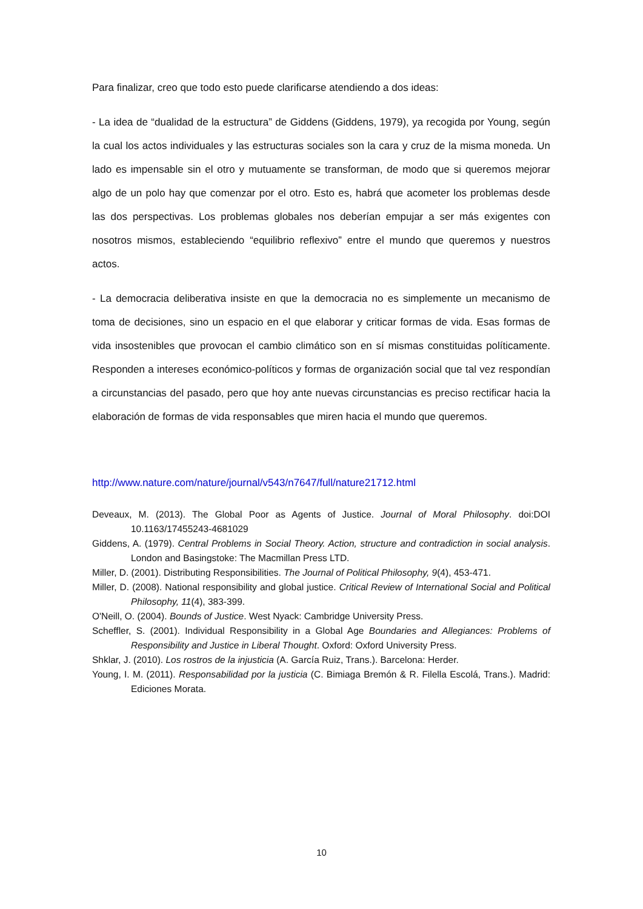Para finalizar, creo que todo esto puede clarificarse atendiendo a dos ideas:
- La idea de “dualidad de la estructura” de Giddens (Giddens, 1979), ya recogida por Young, según la cual los actos individuales y las estructuras sociales son la cara y cruz de la misma moneda. Un lado es impensable sin el otro y mutuamente se transforman, de modo que si queremos mejorar algo de un polo hay que comenzar por el otro. Esto es, habrá que acometer los problemas desde las dos perspectivas. Los problemas globales nos deberían empujar a ser más exigentes con nosotros mismos, estableciendo “equilibrio reflexivo” entre el mundo que queremos y nuestros actos.
- La democracia deliberativa insiste en que la democracia no es simplemente un mecanismo de toma de decisiones, sino un espacio en el que elaborar y criticar formas de vida. Esas formas de vida insostenibles que provocan el cambio climático son en sí mismas constituidas políticamente. Responden a intereses económico-políticos y formas de organización social que tal vez respondían a circunstancias del pasado, pero que hoy ante nuevas circunstancias es preciso rectificar hacia la elaboración de formas de vida responsables que miren hacia el mundo que queremos.
http://www.nature.com/nature/journal/v543/n7647/full/nature21712.html
Deveaux, M. (2013). The Global Poor as Agents of Justice. Journal of Moral Philosophy. doi:DOI 10.1163/17455243-4681029
Giddens, A. (1979). Central Problems in Social Theory. Action, structure and contradiction in social analysis. London and Basingstoke: The Macmillan Press LTD.
Miller, D. (2001). Distributing Responsibilities. The Journal of Political Philosophy, 9(4), 453-471.
Miller, D. (2008). National responsibility and global justice. Critical Review of International Social and Political Philosophy, 11(4), 383-399.
O'Neill, O. (2004). Bounds of Justice. West Nyack: Cambridge University Press.
Scheffler, S. (2001). Individual Responsibility in a Global Age Boundaries and Allegiances: Problems of Responsibility and Justice in Liberal Thought. Oxford: Oxford University Press.
Shklar, J. (2010). Los rostros de la injusticia (A. García Ruiz, Trans.). Barcelona: Herder.
Young, I. M. (2011). Responsabilidad por la justicia (C. Bimiaga Bremón & R. Filella Escolá, Trans.). Madrid: Ediciones Morata.
10